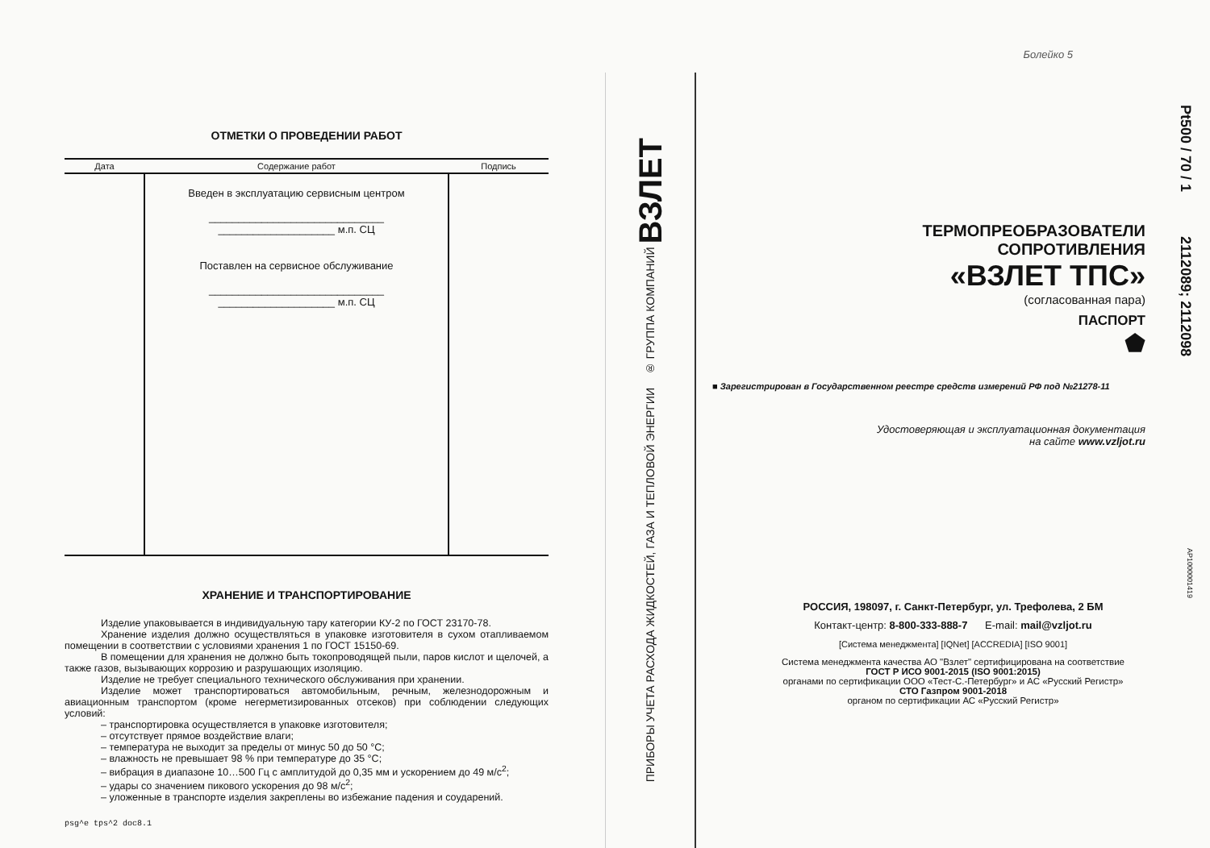ОТМЕТКИ О ПРОВЕДЕНИИ РАБОТ
| Дата | Содержание работ | Подпись |
| --- | --- | --- |
| | Введен в эксплуатацию сервисным центром ______________________________ ____________________ м.п. СЦ Поставлен на сервисное обслуживание ______________________________ ____________________ м.п. СЦ | |
ХРАНЕНИЕ И ТРАНСПОРТИРОВАНИЕ
Изделие упаковывается в индивидуальную тару категории КУ-2 по ГОСТ 23170-78.
Хранение изделия должно осуществляться в упаковке изготовителя в сухом отапливаемом помещении в соответствии с условиями хранения 1 по ГОСТ 15150-69.
В помещении для хранения не должно быть токопроводящей пыли, паров кислот и щелочей, а также газов, вызывающих коррозию и разрушающих изоляцию.
Изделие не требует специального технического обслуживания при хранении.
Изделие может транспортироваться автомобильным, речным, железнодорожным и авиационным транспортом (кроме негерметизированных отсеков) при соблюдении следующих условий:
– транспортировка осуществляется в упаковке изготовителя;
– отсутствует прямое воздействие влаги;
– температура не выходит за пределы от минус 50 до 50 °С;
– влажность не превышает 98 % при температуре до 35 °С;
– вибрация в диапазоне 10…500 Гц с амплитудой до 0,35 мм и ускорением до 49 м/с<sup>2</sup>;
– удары со значением пикового ускорения до 98 м/с<sup>2</sup>;
– уложенные в транспорте изделия закреплены во избежание падения и соударений.
psg^e tps^2 doc8.1
ПРИБОРЫ УЧЕТА РАСХОДА ЖИДКОСТЕЙ, ГАЗА И ТЕПЛОВОЙ ЭНЕРГИИ ® ГРУППА КОМПАНИЙ ВЗЛЕТ
Болейко 5
Pt500 / 70 / 1 2112089; 2112098
AP1000001419
ТЕРМОПРЕОБРАЗОВАТЕЛИ
СОПРОТИВЛЕНИЯ
«ВЗЛЕТ ТПС»
(согласованная пара)
ПАСПОРТ
⬟
■ Зарегистрирован в Государственном реестре средств измерений РФ под №21278-11
Удостоверяющая и эксплуатационная документация
на сайте www.vzljot.ru
РОССИЯ, 198097, г. Санкт-Петербург, ул. Трефолева, 2 БМ
Контакт-центр: 8-800-333-888-7 E-mail: mail@vzljot.ru
[Система менеджмента] [IQNet] [ACCREDIA] [ISO 9001]
Система менеджмента качества АО "Взлет" сертифицирована на соответствие
ГОСТ Р ИСО 9001-2015 (ISO 9001:2015)
органами по сертификации ООО «Тест-С.-Петербург» и АС «Русский Регистр»
СТО Газпром 9001-2018
органом по сертификации АС «Русский Регистр»